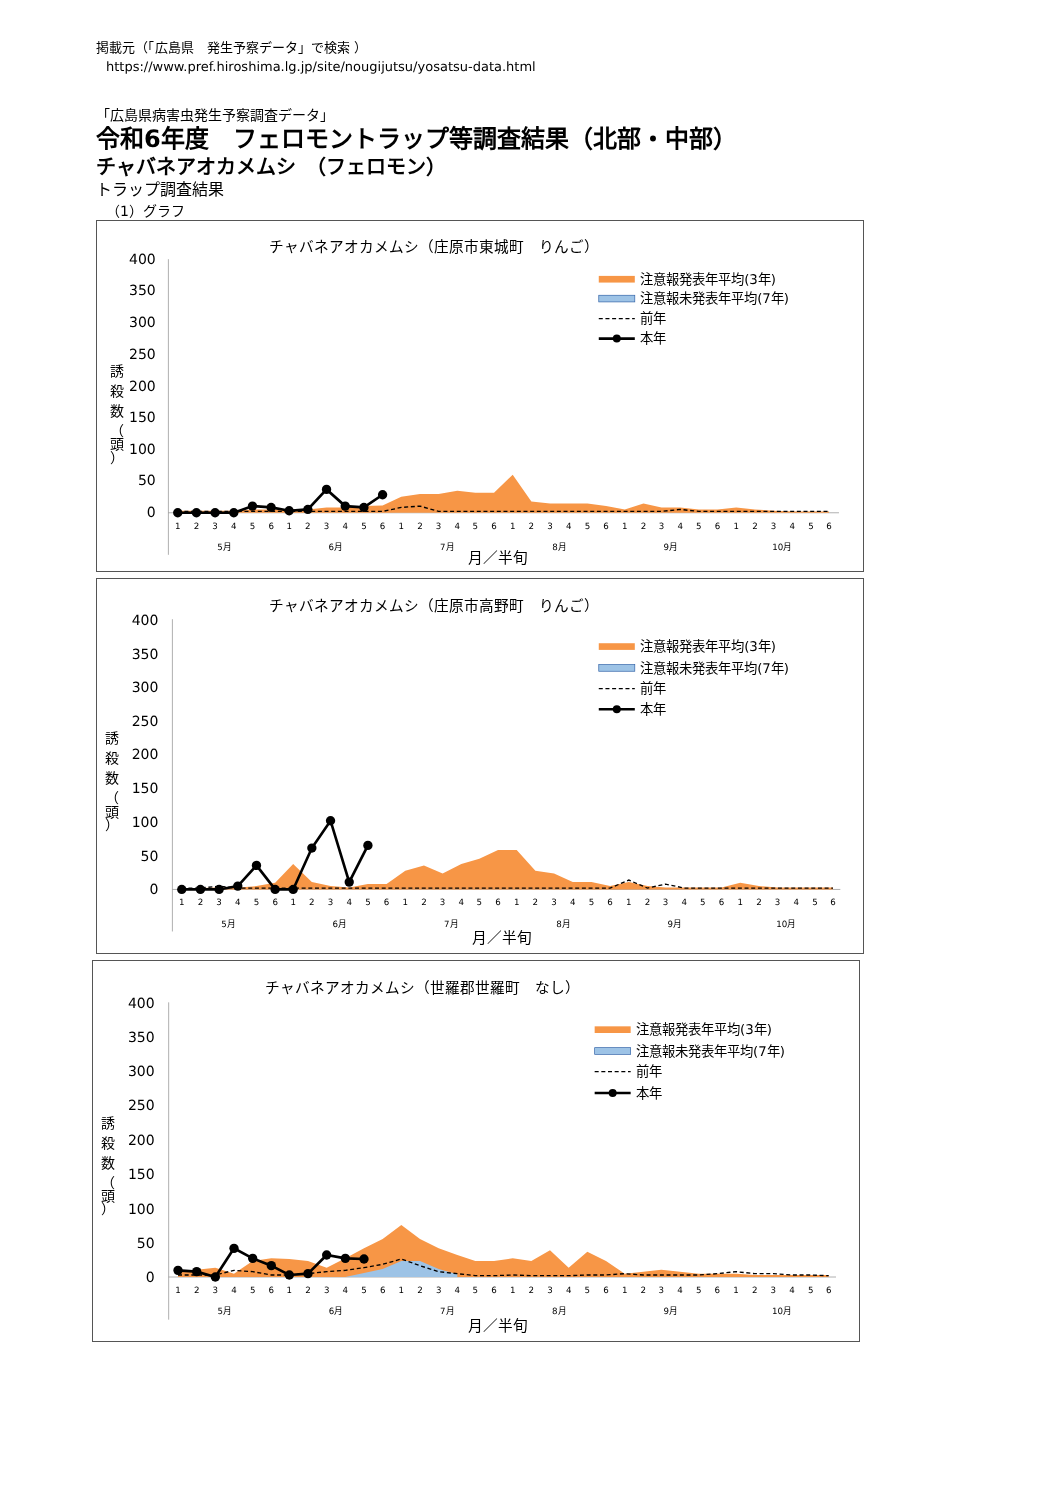掲載元（「広島県　発生予察データ」で検索 ）
https://www.pref.hiroshima.lg.jp/site/nougijutsu/yosatsu-data.html
「広島県病害虫発生予察調査データ」
令和6年度　フェロモントラップ等調査結果（北部・中部）
チャバネアオカメムシ　（フェロモン）
トラップ調査結果
（1）グラフ
チャバネアオカメムシ（庄原市東城町　りんご）
400
350
300
250
200
150
100
50
0
誘
殺
数
（
頭
）
注意報発表年平均(3年)
注意報未発表年平均(7年)
前年
本年
1
2
3
4
5
6
1
2
3
4
5
6
1
2
3
4
5
6
1
2
3
4
5
6
1
2
3
4
5
6
1
2
3
4
5
6
5月
6月
7月
8月
9月
10月
月／半旬
チャバネアオカメムシ（庄原市高野町　りんご）
400
350
300
250
200
150
100
50
0
誘
殺
数
（
頭
）
注意報発表年平均(3年)
注意報未発表年平均(7年)
前年
本年
1
2
3
4
5
6
1
2
3
4
5
6
1
2
3
4
5
6
1
2
3
4
5
6
1
2
3
4
5
6
1
2
3
4
5
6
5月
6月
7月
8月
9月
10月
月／半旬
チャバネアオカメムシ（世羅郡世羅町　なし）
400
350
300
250
200
150
100
50
0
誘
殺
数
（
頭
）
注意報発表年平均(3年)
注意報未発表年平均(7年)
前年
本年
1
2
3
4
5
6
1
2
3
4
5
6
1
2
3
4
5
6
1
2
3
4
5
6
1
2
3
4
5
6
1
2
3
4
5
6
5月
6月
7月
8月
9月
10月
月／半旬